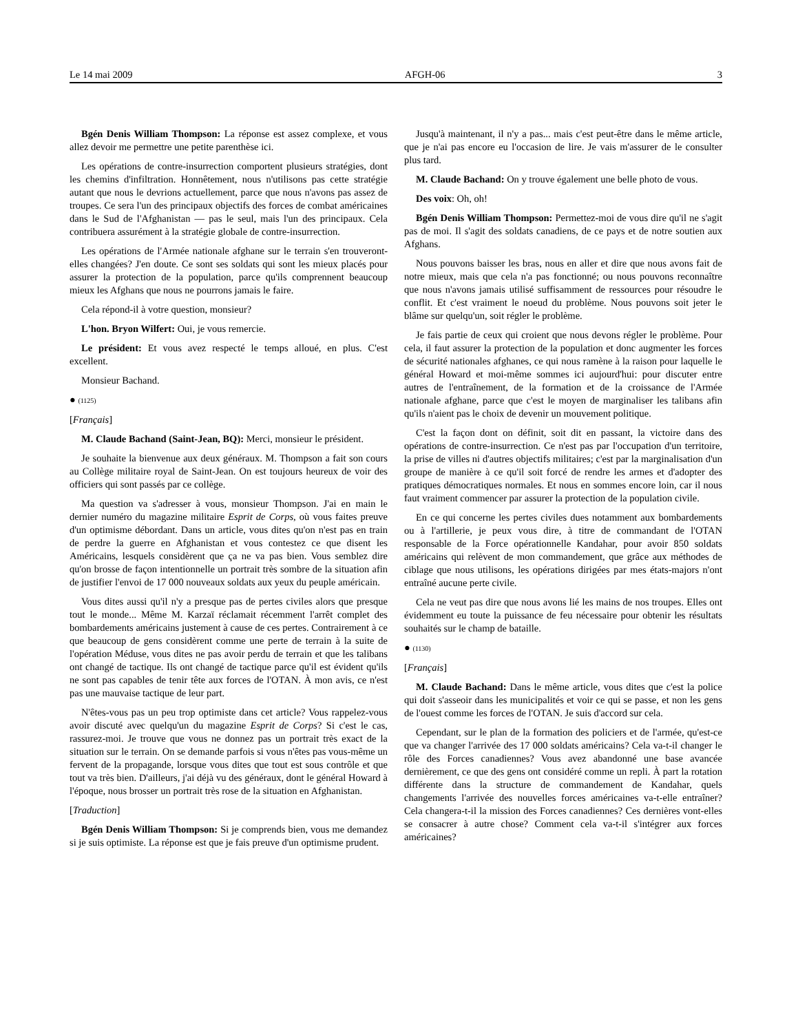Le 14 mai 2009 AFGH-06 3
Bgén Denis William Thompson: La réponse est assez complexe, et vous allez devoir me permettre une petite parenthèse ici.
Les opérations de contre-insurrection comportent plusieurs stratégies, dont les chemins d'infiltration. Honnêtement, nous n'utilisons pas cette stratégie autant que nous le devrions actuellement, parce que nous n'avons pas assez de troupes. Ce sera l'un des principaux objectifs des forces de combat américaines dans le Sud de l'Afghanistan — pas le seul, mais l'un des principaux. Cela contribuera assurément à la stratégie globale de contre-insurrection.
Les opérations de l'Armée nationale afghane sur le terrain s'en trouveront-elles changées? J'en doute. Ce sont ses soldats qui sont les mieux placés pour assurer la protection de la population, parce qu'ils comprennent beaucoup mieux les Afghans que nous ne pourrons jamais le faire.
Cela répond-il à votre question, monsieur?
L'hon. Bryon Wilfert: Oui, je vous remercie.
Le président: Et vous avez respecté le temps alloué, en plus. C'est excellent.
Monsieur Bachand.
● (1125)
[Français]
M. Claude Bachand (Saint-Jean, BQ): Merci, monsieur le président.
Je souhaite la bienvenue aux deux généraux. M. Thompson a fait son cours au Collège militaire royal de Saint-Jean. On est toujours heureux de voir des officiers qui sont passés par ce collège.
Ma question va s'adresser à vous, monsieur Thompson. J'ai en main le dernier numéro du magazine militaire Esprit de Corps, où vous faites preuve d'un optimisme débordant. Dans un article, vous dites qu'on n'est pas en train de perdre la guerre en Afghanistan et vous contestez ce que disent les Américains, lesquels considèrent que ça ne va pas bien. Vous semblez dire qu'on brosse de façon intentionnelle un portrait très sombre de la situation afin de justifier l'envoi de 17 000 nouveaux soldats aux yeux du peuple américain.
Vous dites aussi qu'il n'y a presque pas de pertes civiles alors que presque tout le monde... Même M. Karzaï réclamait récemment l'arrêt complet des bombardements américains justement à cause de ces pertes. Contrairement à ce que beaucoup de gens considèrent comme une perte de terrain à la suite de l'opération Méduse, vous dites ne pas avoir perdu de terrain et que les talibans ont changé de tactique. Ils ont changé de tactique parce qu'il est évident qu'ils ne sont pas capables de tenir tête aux forces de l'OTAN. À mon avis, ce n'est pas une mauvaise tactique de leur part.
N'êtes-vous pas un peu trop optimiste dans cet article? Vous rappelez-vous avoir discuté avec quelqu'un du magazine Esprit de Corps? Si c'est le cas, rassurez-moi. Je trouve que vous ne donnez pas un portrait très exact de la situation sur le terrain. On se demande parfois si vous n'êtes pas vous-même un fervent de la propagande, lorsque vous dites que tout est sous contrôle et que tout va très bien. D'ailleurs, j'ai déjà vu des généraux, dont le général Howard à l'époque, nous brosser un portrait très rose de la situation en Afghanistan.
[Traduction]
Bgén Denis William Thompson: Si je comprends bien, vous me demandez si je suis optimiste. La réponse est que je fais preuve d'un optimisme prudent.
Jusqu'à maintenant, il n'y a pas... mais c'est peut-être dans le même article, que je n'ai pas encore eu l'occasion de lire. Je vais m'assurer de le consulter plus tard.
M. Claude Bachand: On y trouve également une belle photo de vous.
Des voix: Oh, oh!
Bgén Denis William Thompson: Permettez-moi de vous dire qu'il ne s'agit pas de moi. Il s'agit des soldats canadiens, de ce pays et de notre soutien aux Afghans.
Nous pouvons baisser les bras, nous en aller et dire que nous avons fait de notre mieux, mais que cela n'a pas fonctionné; ou nous pouvons reconnaître que nous n'avons jamais utilisé suffisamment de ressources pour résoudre le conflit. Et c'est vraiment le noeud du problème. Nous pouvons soit jeter le blâme sur quelqu'un, soit régler le problème.
Je fais partie de ceux qui croient que nous devons régler le problème. Pour cela, il faut assurer la protection de la population et donc augmenter les forces de sécurité nationales afghanes, ce qui nous ramène à la raison pour laquelle le général Howard et moi-même sommes ici aujourd'hui: pour discuter entre autres de l'entraînement, de la formation et de la croissance de l'Armée nationale afghane, parce que c'est le moyen de marginaliser les talibans afin qu'ils n'aient pas le choix de devenir un mouvement politique.
C'est la façon dont on définit, soit dit en passant, la victoire dans des opérations de contre-insurrection. Ce n'est pas par l'occupation d'un territoire, la prise de villes ni d'autres objectifs militaires; c'est par la marginalisation d'un groupe de manière à ce qu'il soit forcé de rendre les armes et d'adopter des pratiques démocratiques normales. Et nous en sommes encore loin, car il nous faut vraiment commencer par assurer la protection de la population civile.
En ce qui concerne les pertes civiles dues notamment aux bombardements ou à l'artillerie, je peux vous dire, à titre de commandant de l'OTAN responsable de la Force opérationnelle Kandahar, pour avoir 850 soldats américains qui relèvent de mon commandement, que grâce aux méthodes de ciblage que nous utilisons, les opérations dirigées par mes états-majors n'ont entraîné aucune perte civile.
Cela ne veut pas dire que nous avons lié les mains de nos troupes. Elles ont évidemment eu toute la puissance de feu nécessaire pour obtenir les résultats souhaités sur le champ de bataille.
● (1130)
[Français]
M. Claude Bachand: Dans le même article, vous dites que c'est la police qui doit s'asseoir dans les municipalités et voir ce qui se passe, et non les gens de l'ouest comme les forces de l'OTAN. Je suis d'accord sur cela.
Cependant, sur le plan de la formation des policiers et de l'armée, qu'est-ce que va changer l'arrivée des 17 000 soldats américains? Cela va-t-il changer le rôle des Forces canadiennes? Vous avez abandonné une base avancée dernièrement, ce que des gens ont considéré comme un repli. À part la rotation différente dans la structure de commandement de Kandahar, quels changements l'arrivée des nouvelles forces américaines va-t-elle entraîner? Cela changera-t-il la mission des Forces canadiennes? Ces dernières vont-elles se consacrer à autre chose? Comment cela va-t-il s'intégrer aux forces américaines?